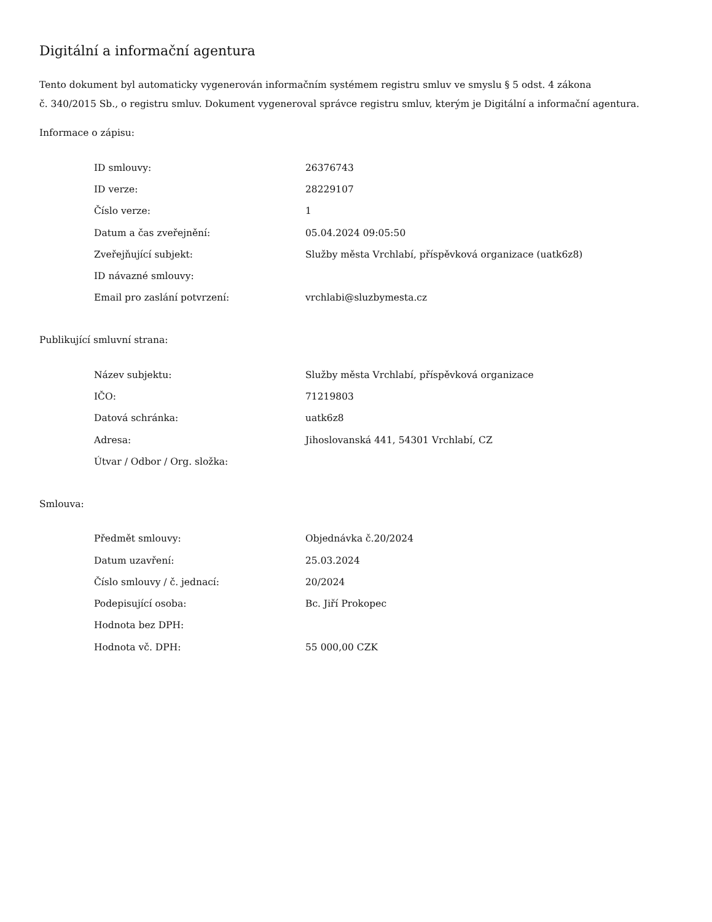Digitální a informační agentura
Tento dokument byl automaticky vygenerován informačním systémem registru smluv ve smyslu § 5 odst. 4 zákona
č. 340/2015 Sb., o registru smluv. Dokument vygeneroval správce registru smluv, kterým je Digitální a informační agentura.
Informace o zápisu:
| ID smlouvy: | 26376743 |
| ID verze: | 28229107 |
| Číslo verze: | 1 |
| Datum a čas zveřejnění: | 05.04.2024 09:05:50 |
| Zveřejňující subjekt: | Služby města Vrchlabí, příspěvková organizace (uatk6z8) |
| ID návazné smlouvy: | |
| Email pro zaslání potvrzení: | vrchlabi@sluzbymesta.cz |
Publikující smluvní strana:
| Název subjektu: | Služby města Vrchlabí, příspěvková organizace |
| IČO: | 71219803 |
| Datová schránka: | uatk6z8 |
| Adresa: | Jihoslovanská 441, 54301 Vrchlabí, CZ |
| Útvar / Odbor / Org. složka: | |
Smlouva:
| Předmět smlouvy: | Objednávka č.20/2024 |
| Datum uzavření: | 25.03.2024 |
| Číslo smlouvy / č. jednací: | 20/2024 |
| Podepisující osoba: | Bc. Jiří Prokopec |
| Hodnota bez DPH: | |
| Hodnota vč. DPH: | 55 000,00 CZK |